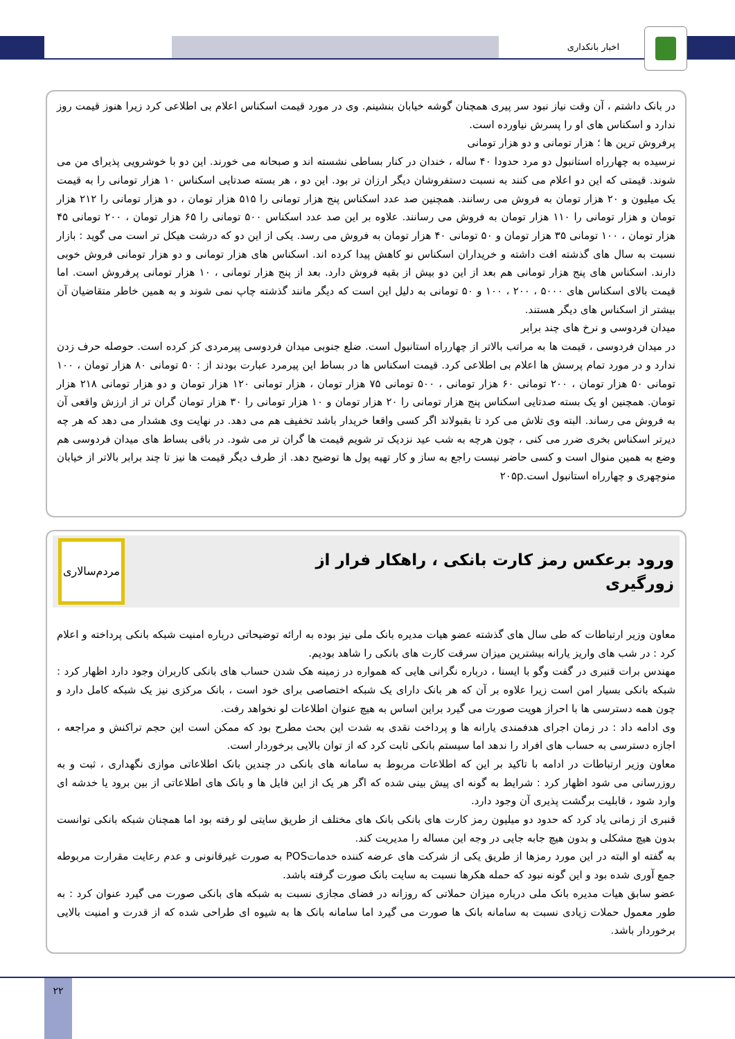اخبار بانکداری
در بانک داشتم ، آن وقت نیاز نبود سر پیری همچنان گوشه خیابان بنشینم. وی در مورد قیمت اسکناس اعلام بی اطلاعی کرد زیرا هنوز قیمت روز ندارد و اسکناس های او را پسرش نیاورده است.
پرفروش ترین ها ؛ هزار تومانی و دو هزار تومانی
نرسیده به چهارراه استانبول دو مرد حدودا ۴۰ ساله ، خندان در کنار بساطی نشسته اند و صبحانه می خورند. این دو با خوشرویی پذیرای من می شوند. قیمتی که این دو اعلام می کنند به نسبت دستفروشان دیگر ارزان تر بود. این دو ، هر بسته صدتایی اسکناس ۱۰ هزار تومانی را به قیمت یک میلیون و ۲۰ هزار تومان به فروش می رسانند. همچنین صد عدد اسکناس پنج هزار تومانی را ۵۱۵ هزار تومان ، دو هزار تومانی را ۲۱۲ هزار تومان و هزار تومانی را ۱۱۰ هزار تومان به فروش می رسانند. علاوه بر این صد عدد اسکناس ۵۰۰ تومانی را ۶۵ هزار تومان ، ۲۰۰ تومانی ۴۵ هزار تومان ، ۱۰۰ تومانی ۳۵ هزار تومان و ۵۰ تومانی ۴۰ هزار تومان به فروش می رسد. یکی از این دو که درشت هیکل تر است می گوید : بازار نسبت به سال های گذشته افت داشته و خریداران اسکناس نو کاهش پیدا کرده اند. اسکناس های هزار تومانی و دو هزار تومانی فروش خوبی دارند. اسکناس های پنج هزار تومانی هم بعد از این دو بیش از بقیه فروش دارد. بعد از پنج هزار تومانی ، ۱۰ هزار تومانی پرفروش است. اما قیمت بالای اسکناس های ۵۰۰۰ ، ۲۰۰ ، ۱۰۰ و ۵۰ تومانی به دلیل این است که دیگر مانند گذشته چاپ نمی شوند و به همین خاطر متقاضیان آن بیشتر از اسکناس های دیگر هستند.
میدان فردوسی و نرخ های چند برابر
در میدان فردوسی ، قیمت ها به مراتب بالاتر از چهارراه استانبول است. ضلع جنوبی میدان فردوسی پیرمردی کز کرده است. حوصله حرف زدن ندارد و در مورد تمام پرسش ها اعلام بی اطلاعی کرد. قیمت اسکناس ها در بساط این پیرمرد عبارت بودند از : ۵۰ تومانی ۸۰ هزار تومان ، ۱۰۰ تومانی ۵۰ هزار تومان ، ۲۰۰ تومانی ۶۰ هزار تومانی ، ۵۰۰ تومانی ۷۵ هزار تومان ، هزار تومانی ۱۲۰ هزار تومان و دو هزار تومانی ۲۱۸ هزار تومان. همچنین او یک بسته صدتایی اسکناس پنج هزار تومانی را ۲۰ هزار تومان و ۱۰ هزار تومانی را ۳۰ هزار تومان گران تر از ارزش واقعی آن به فروش می رساند. البته وی تلاش می کرد تا بقبولاند اگر کسی واقعا خریدار باشد تخفیف هم می دهد. در نهایت وی هشدار می دهد که هر چه دیرتر اسکناس بخری ضرر می کنی ، چون هرچه به شب عید نزدیک تر شویم قیمت ها گران تر می شود. در باقی بساط های میدان فردوسی هم وضع به همین منوال است و کسی حاضر نیست راجع به ساز و کار تهیه پول ها توضیح دهد. از طرف دیگر قیمت ها نیز تا چند برابر بالاتر از خیابان منوچهری و چهارراه استانبول است.۲۰۵p
ورود برعکس رمز کارت بانکی ، راهکار فرار از
زورگیری
مردم‌سالاری
معاون وزیر ارتباطات که طی سال های گذشته عضو هیات مدیره بانک ملی نیز بوده به ارائه توضیحاتی درباره امنیت شبکه بانکی پرداخته و اعلام کرد : در شب های واریز یارانه بیشترین میزان سرقت کارت های بانکی را شاهد بودیم.
مهندس برات قنبری در گفت وگو با ایسنا ، درباره نگرانی هایی که همواره در زمینه هک شدن حساب های بانکی کاربران وجود دارد اظهار کرد : شبکه بانکی بسیار امن است زیرا علاوه بر آن که هر بانک دارای یک شبکه اختصاصی برای خود است ، بانک مرکزی نیز یک شبکه کامل دارد و چون همه دسترسی ها با احراز هویت صورت می گیرد براین اساس به هیچ عنوان اطلاعات لو نخواهد رفت.
وی ادامه داد : در زمان اجرای هدفمندی یارانه ها و پرداخت نقدی به شدت این بحث مطرح بود که ممکن است این حجم تراکنش و مراجعه ، اجازه دسترسی به حساب های افراد را ندهد اما سیستم بانکی ثابت کرد که از توان بالایی برخوردار است.
معاون وزیر ارتباطات در ادامه با تاکید بر این که اطلاعات مربوط به سامانه های بانکی در چندین بانک اطلاعاتی موازی نگهداری ، ثبت و به روزرسانی می شود اظهار کرد : شرایط به گونه ای پیش بینی شده که اگر هر یک از این فایل ها و بانک های اطلاعاتی از بین برود یا خدشه ای وارد شود ، قابلیت برگشت پذیری آن وجود دارد.
قنبری از زمانی یاد کرد که حدود دو میلیون رمز کارت های بانکی بانک های مختلف از طریق سایتی لو رفته بود اما همچنان شبکه بانکی توانست بدون هیچ مشکلی و بدون هیچ جابه جایی در وجه این مساله را مدیریت کند.
به گفته او البته در این مورد رمزها از طریق یکی از شرکت های عرضه کننده خدماتPOS به صورت غیرقانونی و عدم رعایت مقرارت مربوطه جمع آوری شده بود و این گونه نبود که حمله هکرها نسبت به سایت بانک صورت گرفته باشد.
عضو سابق هیات مدیره بانک ملی درباره میزان حملاتی که روزانه در فضای مجازی نسبت به شبکه های بانکی صورت می گیرد عنوان کرد : به طور معمول حملات زیادی نسبت به سامانه بانک ها صورت می گیرد اما سامانه بانک ها به شیوه ای طراحی شده که از قدرت و امنیت بالایی برخوردار باشد.
۲۲